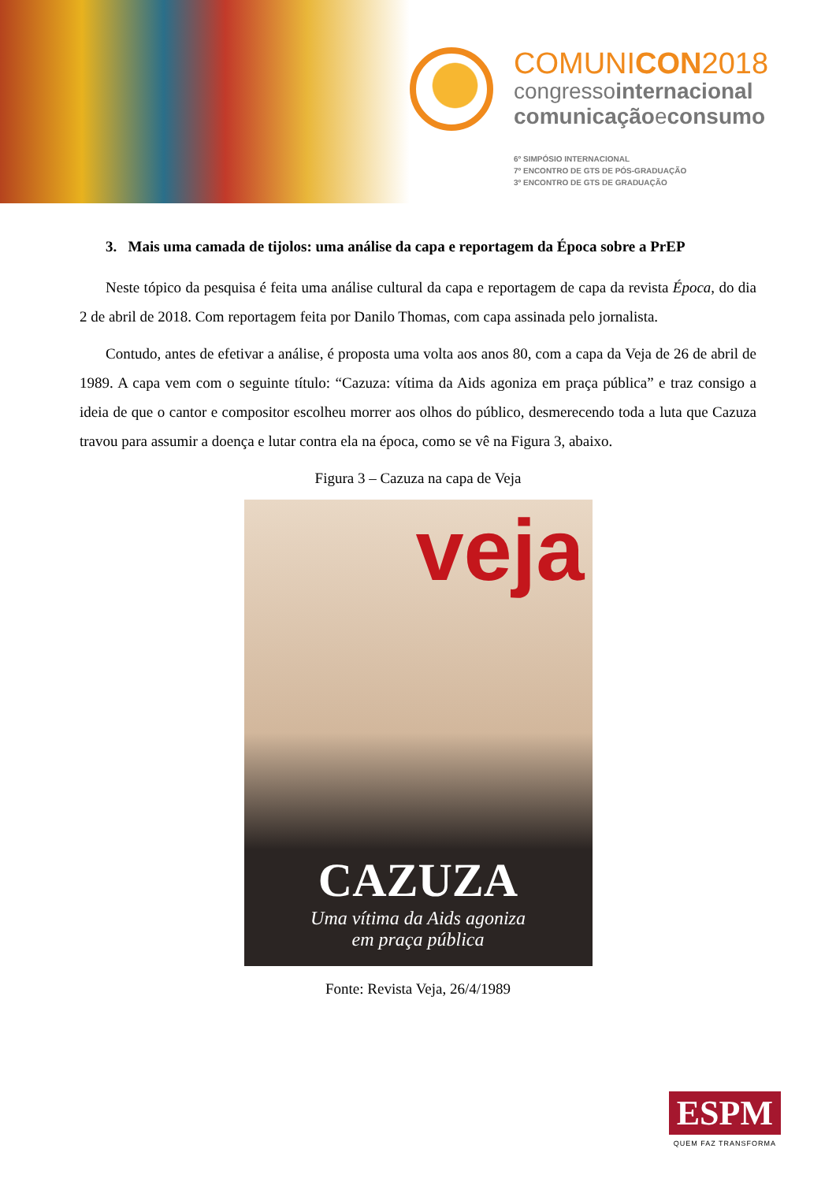COMUNICON2018
congressointernacional
comunicaçãoeconsumo
6º SIMPÓSIO INTERNACIONAL
7º ENCONTRO DE GTS DE PÓS-GRADUAÇÃO
3º ENCONTRO DE GTS DE GRADUAÇÃO
3. Mais uma camada de tijolos: uma análise da capa e reportagem da Época sobre a PrEP
Neste tópico da pesquisa é feita uma análise cultural da capa e reportagem de capa da revista Época, do dia 2 de abril de 2018. Com reportagem feita por Danilo Thomas, com capa assinada pelo jornalista.
Contudo, antes de efetivar a análise, é proposta uma volta aos anos 80, com a capa da Veja de 26 de abril de 1989. A capa vem com o seguinte título: “Cazuza: vítima da Aids agoniza em praça pública” e traz consigo a ideia de que o cantor e compositor escolheu morrer aos olhos do público, desmerecendo toda a luta que Cazuza travou para assumir a doença e lutar contra ela na época, como se vê na Figura 3, abaixo.
Figura 3 – Cazuza na capa de Veja
veja
CAZUZA
Uma vítima da Aids agoniza
em praça pública
Fonte: Revista Veja, 26/4/1989
ESPM
QUEM FAZ TRANSFORMA